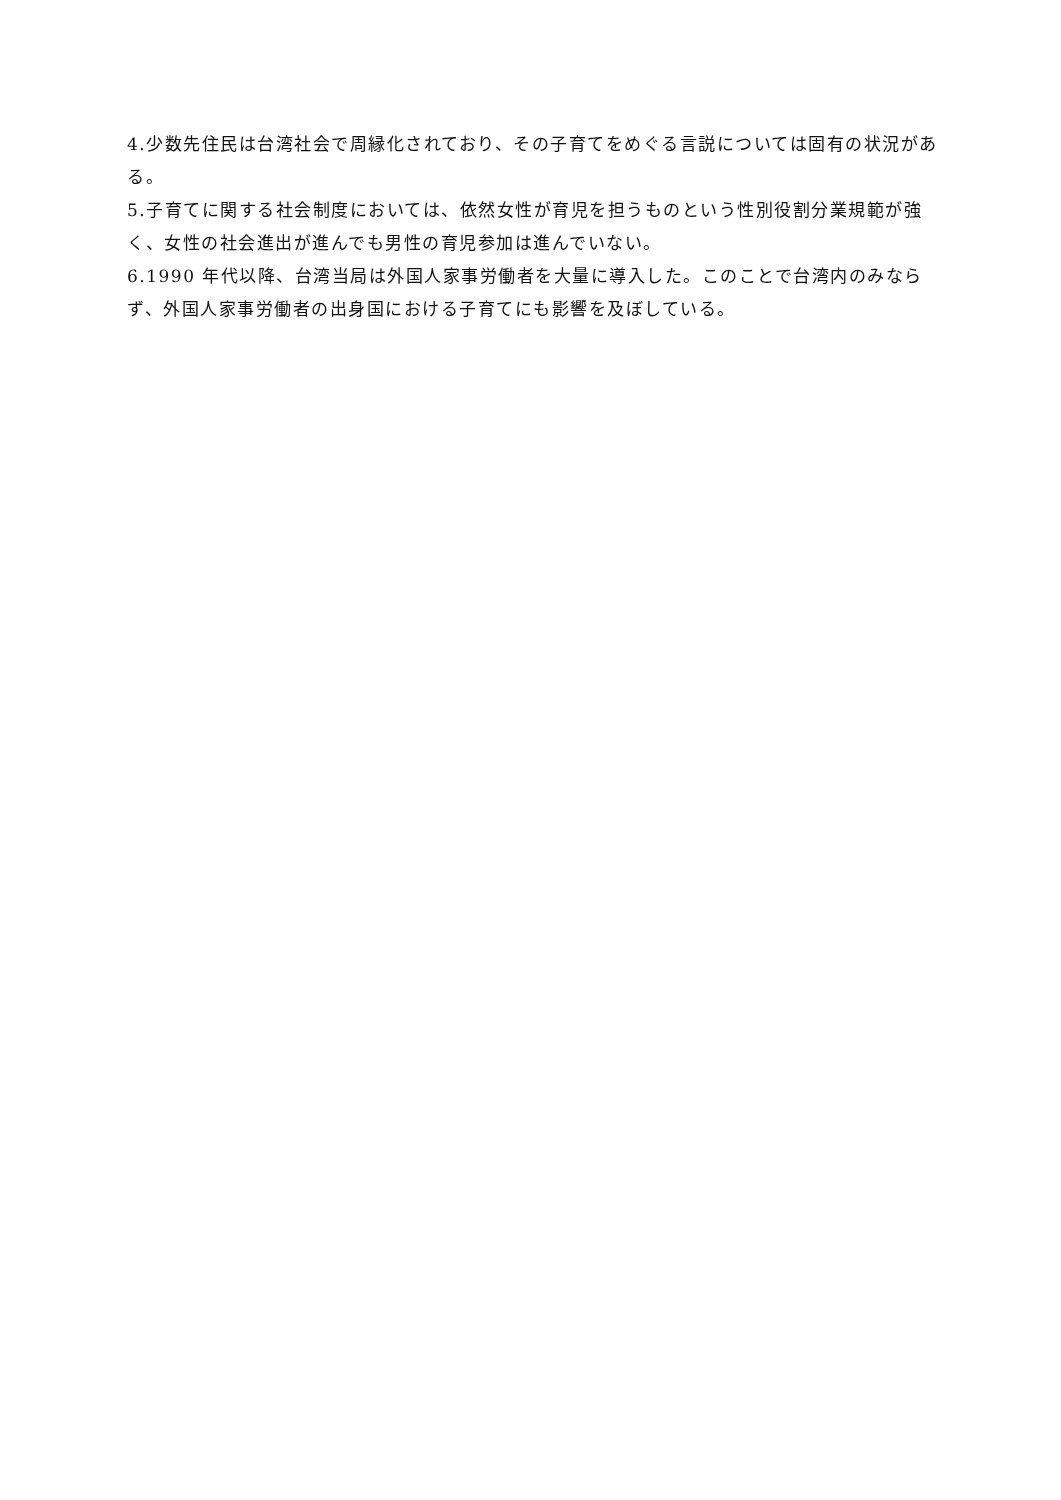4.少数先住民は台湾社会で周縁化されており、その子育てをめぐる言説については固有の状況がある。
5.子育てに関する社会制度においては、依然女性が育児を担うものという性別役割分業規範が強く、女性の社会進出が進んでも男性の育児参加は進んでいない。
6.1990 年代以降、台湾当局は外国人家事労働者を大量に導入した。このことで台湾内のみならず、外国人家事労働者の出身国における子育てにも影響を及ぼしている。